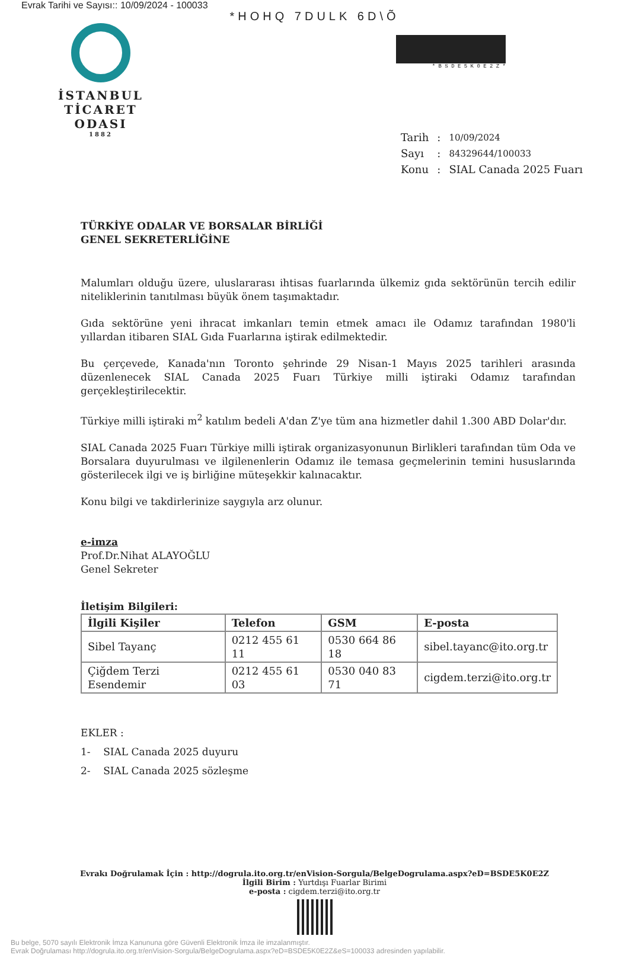Evrak Tarihi ve Sayısı:: 10/09/2024 - 100033
*HOHQ 7DULK 6D\Õ
İSTANBUL
TİCARET
ODASI
1882
* B S D E 5 K 0 E 2 Z *
| Tarih | : | 10/09/2024 |
| Sayı | : | 84329644/100033 |
| Konu | : | SIAL Canada 2025 Fuarı |
TÜRKİYE ODALAR VE BORSALAR BİRLİĞİ
GENEL SEKRETERLİĞİNE
Malumları olduğu üzere, uluslararası ihtisas fuarlarında ülkemiz gıda sektörünün tercih edilir niteliklerinin tanıtılması büyük önem taşımaktadır.
Gıda sektörüne yeni ihracat imkanları temin etmek amacı ile Odamız tarafından 1980'li yıllardan itibaren SIAL Gıda Fuarlarına iştirak edilmektedir.
Bu çerçevede, Kanada'nın Toronto şehrinde 29 Nisan-1 Mayıs 2025 tarihleri arasında düzenlenecek SIAL Canada 2025 Fuarı Türkiye milli iştiraki Odamız tarafından gerçekleştirilecektir.
Türkiye milli iştiraki m<sup>2</sup> katılım bedeli A'dan Z'ye tüm ana hizmetler dahil 1.300 ABD Dolar'dır.
SIAL Canada 2025 Fuarı Türkiye milli iştirak organizasyonunun Birlikleri tarafından tüm Oda ve Borsalara duyurulması ve ilgilenenlerin Odamız ile temasa geçmelerinin temini hususlarında gösterilecek ilgi ve iş birliğine müteşekkir kalınacaktır.
Konu bilgi ve takdirlerinize saygıyla arz olunur.
e-imza
Prof.Dr.Nihat ALAYOĞLU
Genel Sekreter
İletişim Bilgileri:
| İlgili Kişiler | Telefon | GSM | E-posta |
| --- | --- | --- | --- |
| Sibel Tayanç | 0212 455 61 11 | 0530 664 86 18 | sibel.tayanc@ito.org.tr |
| Çiğdem Terzi Esendemir | 0212 455 61 03 | 0530 040 83 71 | cigdem.terzi@ito.org.tr |
EKLER :
1- SIAL Canada 2025 duyuru
2- SIAL Canada 2025 sözleşme
Evrakı Doğrulamak İçin : http://dogrula.ito.org.tr/enVision-Sorgula/BelgeDogrulama.aspx?eD=BSDE5K0E2Z
İlgili Birim : Yurtdışı Fuarlar Birimi
e-posta : cigdem.terzi@ito.org.tr
Bu belge, 5070 sayılı Elektronik İmza Kanununa göre Güvenli Elektronik İmza ile imzalanmıştır.
Evrak Doğrulaması http://dogrula.ito.org.tr/enVision-Sorgula/BelgeDogrulama.aspx?eD=BSDE5K0E2Z&eS=100033 adresinden yapılabilir.